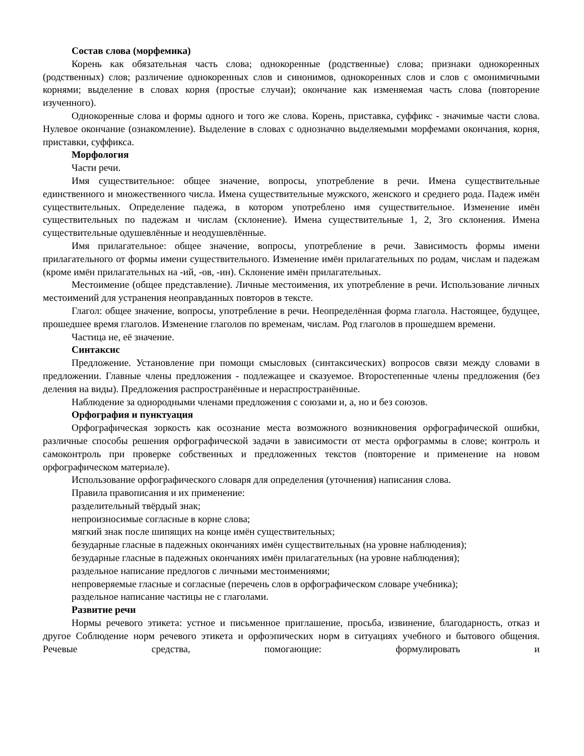Состав слова (морфемика)
Корень как обязательная часть слова; однокоренные (родственные) слова; признаки однокоренных (родственных) слов; различение однокоренных слов и синонимов, однокоренных слов и слов с омонимичными корнями; выделение в словах корня (простые случаи); окончание как изменяемая часть слова (повторение изученного).
Однокоренные слова и формы одного и того же слова. Корень, приставка, суффикс - значимые части слова. Нулевое окончание (ознакомление). Выделение в словах с однозначно выделяемыми морфемами окончания, корня, приставки, суффикса.
Морфология
Части речи.
Имя существительное: общее значение, вопросы, употребление в речи. Имена существительные единственного и множественного числа. Имена существительные мужского, женского и среднего рода. Падеж имён существительных. Определение падежа, в котором употреблено имя существительное. Изменение имён существительных по падежам и числам (склонение). Имена существительные 1, 2, 3го склонения. Имена существительные одушевлённые и неодушевлённые.
Имя прилагательное: общее значение, вопросы, употребление в речи. Зависимость формы имени прилагательного от формы имени существительного. Изменение имён прилагательных по родам, числам и падежам (кроме имён прилагательных на -ий, -ов, -ин). Склонение имён прилагательных.
Местоимение (общее представление). Личные местоимения, их употребление в речи. Использование личных местоимений для устранения неоправданных повторов в тексте.
Глагол: общее значение, вопросы, употребление в речи. Неопределённая форма глагола. Настоящее, будущее, прошедшее время глаголов. Изменение глаголов по временам, числам. Род глаголов в прошедшем времени.
Частица не, её значение.
Синтаксис
Предложение. Установление при помощи смысловых (синтаксических) вопросов связи между словами в предложении. Главные члены предложения - подлежащее и сказуемое. Второстепенные члены предложения (без деления на виды). Предложения распространённые и нераспространённые.
Наблюдение за однородными членами предложения с союзами и, а, но и без союзов.
Орфография и пунктуация
Орфографическая зоркость как осознание места возможного возникновения орфографической ошибки, различные способы решения орфографической задачи в зависимости от места орфограммы в слове; контроль и самоконтроль при проверке собственных и предложенных текстов (повторение и применение на новом орфографическом материале).
Использование орфографического словаря для определения (уточнения) написания слова.
Правила правописания и их применение:
разделительный твёрдый знак;
непроизносимые согласные в корне слова;
мягкий знак после шипящих на конце имён существительных;
безударные гласные в падежных окончаниях имён существительных (на уровне наблюдения);
безударные гласные в падежных окончаниях имён прилагательных (на уровне наблюдения);
раздельное написание предлогов с личными местоимениями;
непроверяемые гласные и согласные (перечень слов в орфографическом словаре учебника);
раздельное написание частицы не с глаголами.
Развитие речи
Нормы речевого этикета: устное и письменное приглашение, просьба, извинение, благодарность, отказ и другое Соблюдение норм речевого этикета и орфоэпических норм в ситуациях учебного и бытового общения. Речевые средства, помогающие: формулировать и